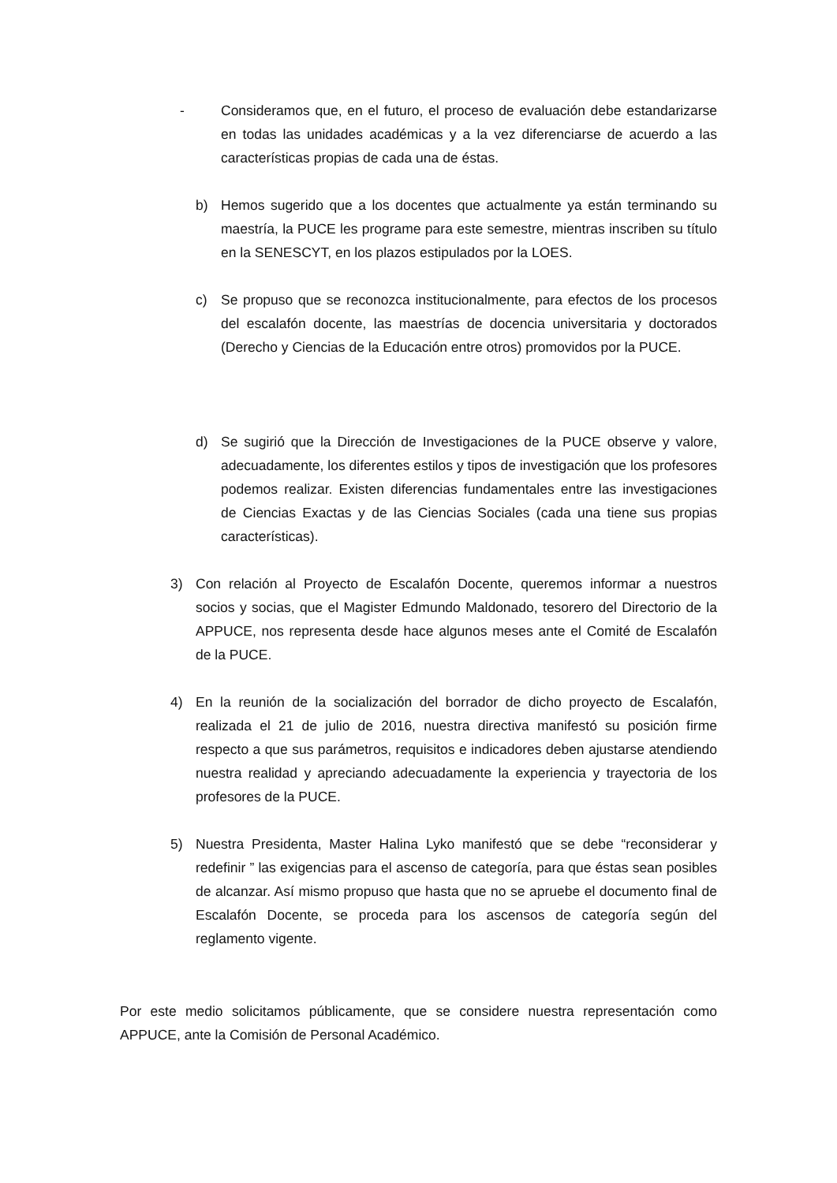- Consideramos que, en el futuro, el proceso de evaluación debe estandarizarse en todas las unidades académicas y a la vez diferenciarse de acuerdo a las características propias de cada una de éstas.
b) Hemos sugerido que a los docentes que actualmente ya están terminando su maestría, la PUCE les programe para este semestre, mientras inscriben su título en la SENESCYT, en los plazos estipulados por la LOES.
c) Se propuso que se reconozca institucionalmente, para efectos de los procesos del escalafón docente, las maestrías de docencia universitaria y doctorados (Derecho y Ciencias de la Educación entre otros) promovidos por la PUCE.
d) Se sugirió que la Dirección de Investigaciones de la PUCE observe y valore, adecuadamente, los diferentes estilos y tipos de investigación que los profesores podemos realizar. Existen diferencias fundamentales entre las investigaciones de Ciencias Exactas y de las Ciencias Sociales (cada una tiene sus propias características).
3) Con relación al Proyecto de Escalafón Docente, queremos informar a nuestros socios y socias, que el Magister Edmundo Maldonado, tesorero del Directorio de la APPUCE, nos representa desde hace algunos meses ante el Comité de Escalafón de la PUCE.
4) En la reunión de la socialización del borrador de dicho proyecto de Escalafón, realizada el 21 de julio de 2016, nuestra directiva manifestó su posición firme respecto a que sus parámetros, requisitos e indicadores deben ajustarse atendiendo nuestra realidad y apreciando adecuadamente la experiencia y trayectoria de los profesores de la PUCE.
5) Nuestra Presidenta, Master Halina Lyko manifestó que se debe “reconsiderar y redefinir ” las exigencias para el ascenso de categoría, para que éstas sean posibles de alcanzar. Así mismo propuso que hasta que no se apruebe el documento final de Escalafón Docente, se proceda para los ascensos de categoría según del reglamento vigente.
Por este medio solicitamos públicamente, que se considere nuestra representación como APPUCE, ante la Comisión de Personal Académico.